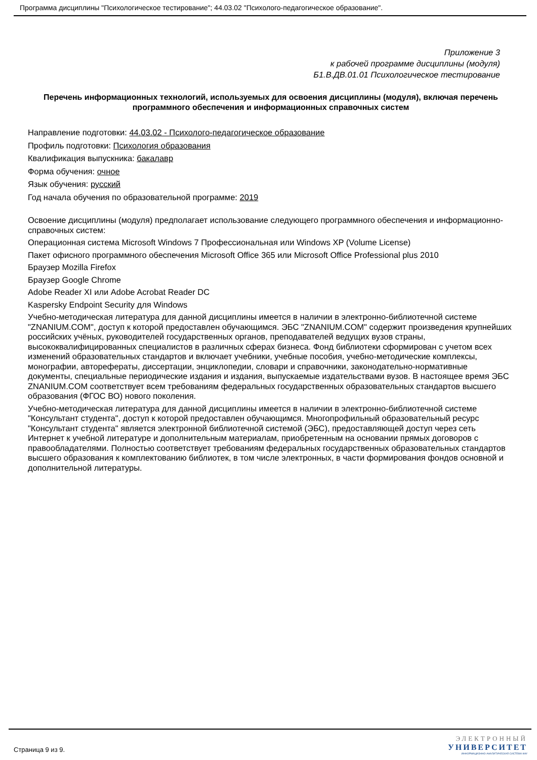Программа дисциплины "Психологическое тестирование"; 44.03.02 "Психолого-педагогическое образование".
Приложение 3
к рабочей программе дисциплины (модуля)
Б1.В.ДВ.01.01 Психологическое тестирование
Перечень информационных технологий, используемых для освоения дисциплины (модуля), включая перечень программного обеспечения и информационных справочных систем
Направление подготовки: 44.03.02 - Психолого-педагогическое образование
Профиль подготовки: Психология образования
Квалификация выпускника: бакалавр
Форма обучения: очное
Язык обучения: русский
Год начала обучения по образовательной программе: 2019
Освоение дисциплины (модуля) предполагает использование следующего программного обеспечения и информационно-справочных систем:
Операционная система Microsoft Windows 7 Профессиональная или Windows XP (Volume License)
Пакет офисного программного обеспечения Microsoft Office 365 или Microsoft Office Professional plus 2010
Браузер Mozilla Firefox
Браузер Google Chrome
Adobe Reader XI или Adobe Acrobat Reader DC
Kaspersky Endpoint Security для Windows
Учебно-методическая литература для данной дисциплины имеется в наличии в электронно-библиотечной системе "ZNANIUM.COM", доступ к которой предоставлен обучающимся. ЭБС "ZNANIUM.COM" содержит произведения крупнейших российских учёных, руководителей государственных органов, преподавателей ведущих вузов страны, высококвалифицированных специалистов в различных сферах бизнеса. Фонд библиотеки сформирован с учетом всех изменений образовательных стандартов и включает учебники, учебные пособия, учебно-методические комплексы, монографии, авторефераты, диссертации, энциклопедии, словари и справочники, законодательно-нормативные документы, специальные периодические издания и издания, выпускаемые издательствами вузов. В настоящее время ЭБС ZNANIUM.COM соответствует всем требованиям федеральных государственных образовательных стандартов высшего образования (ФГОС ВО) нового поколения.
Учебно-методическая литература для данной дисциплины имеется в наличии в электронно-библиотечной системе "Консультант студента", доступ к которой предоставлен обучающимся. Многопрофильный образовательный ресурс "Консультант студента" является электронной библиотечной системой (ЭБС), предоставляющей доступ через сеть Интернет к учебной литературе и дополнительным материалам, приобретенным на основании прямых договоров с правообладателями. Полностью соответствует требованиям федеральных государственных образовательных стандартов высшего образования к комплектованию библиотек, в том числе электронных, в части формирования фондов основной и дополнительной литературы.
Страница 9 из 9.
ЭЛЕКТРОННЫЙ
УНИВЕРСИТЕТ
ИНФОРМАЦИОННО-АНАЛИТИЧЕСКАЯ СИСТЕМА КФУ